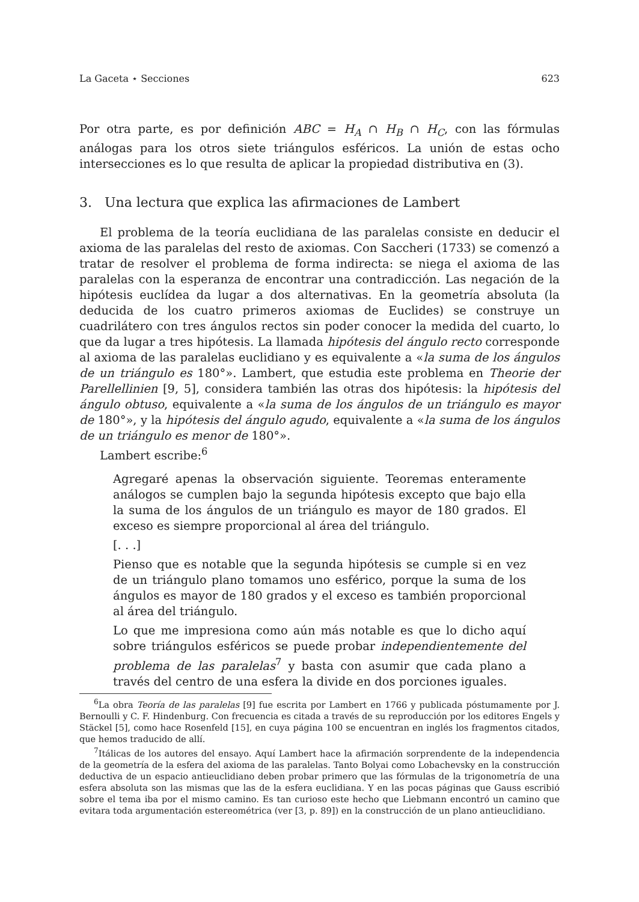La Gaceta ⋆ Secciones 623
Por otra parte, es por definición ABC = H<sub>A</sub> ∩ H<sub>B</sub> ∩ H<sub>C</sub>, con las fórmulas análogas para los otros siete triángulos esféricos. La unión de estas ocho intersecciones es lo que resulta de aplicar la propiedad distributiva en (3).
3. Una lectura que explica las afirmaciones de Lambert
El problema de la teoría euclidiana de las paralelas consiste en deducir el axioma de las paralelas del resto de axiomas. Con Saccheri (1733) se comenzó a tratar de resolver el problema de forma indirecta: se niega el axioma de las paralelas con la esperanza de encontrar una contradicción. Las negación de la hipótesis euclídea da lugar a dos alternativas. En la geometría absoluta (la deducida de los cuatro primeros axiomas de Euclides) se construye un cuadrilátero con tres ángulos rectos sin poder conocer la medida del cuarto, lo que da lugar a tres hipótesis. La llamada hipótesis del ángulo recto corresponde al axioma de las paralelas euclidiano y es equivalente a «la suma de los ángulos de un triángulo es 180°». Lambert, que estudia este problema en Theorie der Parellellinien [9, 5], considera también las otras dos hipótesis: la hipótesis del ángulo obtuso, equivalente a «la suma de los ángulos de un triángulo es mayor de 180°», y la hipótesis del ángulo agudo, equivalente a «la suma de los ángulos de un triángulo es menor de 180°».
Lambert escribe:<sup>6</sup>
Agregaré apenas la observación siguiente. Teoremas enteramente análogos se cumplen bajo la segunda hipótesis excepto que bajo ella la suma de los ángulos de un triángulo es mayor de 180 grados. El exceso es siempre proporcional al área del triángulo.
[. . .]
Pienso que es notable que la segunda hipótesis se cumple si en vez de un triángulo plano tomamos uno esférico, porque la suma de los ángulos es mayor de 180 grados y el exceso es también proporcional al área del triángulo.
Lo que me impresiona como aún más notable es que lo dicho aquí sobre triángulos esféricos se puede probar independientemente del problema de las paralelas<sup>7</sup> y basta con asumir que cada plano a través del centro de una esfera la divide en dos porciones iguales.
<sup>6</sup> La obra Teoría de las paralelas [9] fue escrita por Lambert en 1766 y publicada póstumamente por J. Bernoulli y C. F. Hindenburg. Con frecuencia es citada a través de su reproducción por los editores Engels y Stäckel [5], como hace Rosenfeld [15], en cuya página 100 se encuentran en inglés los fragmentos citados, que hemos traducido de allí.
<sup>7</sup> Itálicas de los autores del ensayo. Aquí Lambert hace la afirmación sorprendente de la independencia de la geometría de la esfera del axioma de las paralelas. Tanto Bolyai como Lobachevsky en la construcción deductiva de un espacio antieuclidiano deben probar primero que las fórmulas de la trigonometría de una esfera absoluta son las mismas que las de la esfera euclidiana. Y en las pocas páginas que Gauss escribió sobre el tema iba por el mismo camino. Es tan curioso este hecho que Liebmann encontró un camino que evitara toda argumentación estereométrica (ver [3, p. 89]) en la construcción de un plano antieuclidiano.